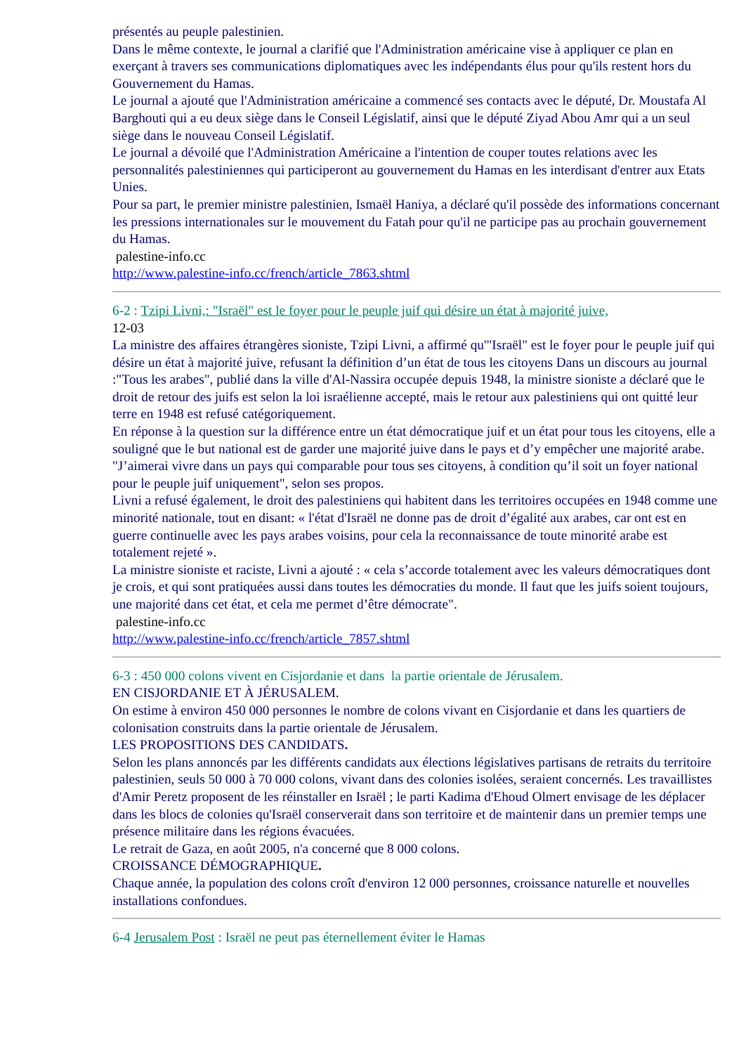présentés au peuple palestinien.
Dans le même contexte, le journal a clarifié que l'Administration américaine vise à appliquer ce plan en exerçant à travers ses communications diplomatiques avec les indépendants élus pour qu'ils restent hors du Gouvernement du Hamas.
Le journal a ajouté que l'Administration américaine a commencé ses contacts avec le député, Dr. Moustafa Al Barghouti qui a eu deux siège dans le Conseil Législatif, ainsi que le député Ziyad Abou Amr qui a un seul siège dans le nouveau Conseil Législatif.
Le journal a dévoilé que l'Administration Américaine a l'intention de couper toutes relations avec les personnalités palestiniennes qui participeront au gouvernement du Hamas en les interdisant d'entrer aux Etats Unies.
Pour sa part, le premier ministre palestinien, Ismaël Haniya, a déclaré qu'il possède des informations concernant les pressions internationales sur le mouvement du Fatah pour qu'il ne participe pas au prochain gouvernement du Hamas.
palestine-info.cc
http://www.palestine-info.cc/french/article_7863.shtml
6-2 : Tzipi Livni,: "Israël" est le foyer pour le peuple juif qui désire un état à majorité juive,
12-03
La ministre des affaires étrangères sioniste, Tzipi Livni, a affirmé qu'"Israël" est le foyer pour le peuple juif qui désire un état à majorité juive, refusant la définition d’un état de tous les citoyens Dans un discours au journal :"Tous les arabes", publié dans la ville d'Al-Nassira occupée depuis 1948, la ministre sioniste a déclaré que le droit de retour des juifs est selon la loi israélienne accepté, mais le retour aux palestiniens qui ont quitté leur terre en 1948 est refusé catégoriquement.
En réponse à la question sur la différence entre un état démocratique juif et un état pour tous les citoyens, elle a souligné que le but national est de garder une majorité juive dans le pays et d’y empêcher une majorité arabe.
"J’aimerai vivre dans un pays qui comparable pour tous ses citoyens, à condition qu’il soit un foyer national pour le peuple juif uniquement", selon ses propos.
Livni a refusé également, le droit des palestiniens qui habitent dans les territoires occupées en 1948 comme une minorité nationale, tout en disant: « l'état d'Israël ne donne pas de droit d’égalité aux arabes, car ont est en guerre continuelle avec les pays arabes voisins, pour cela la reconnaissance de toute minorité arabe est totalement rejeté ».
La ministre sioniste et raciste, Livni a ajouté : « cela s’accorde totalement avec les valeurs démocratiques dont je crois, et qui sont pratiquées aussi dans toutes les démocraties du monde. Il faut que les juifs soient toujours, une majorité dans cet état, et cela me permet d’être démocrate".
palestine-info.cc
http://www.palestine-info.cc/french/article_7857.shtml
6-3 : 450 000 colons vivent en Cisjordanie et dans la partie orientale de Jérusalem.
EN CISJORDANIE ET À JÉRUSALEM.
On estime à environ 450 000 personnes le nombre de colons vivant en Cisjordanie et dans les quartiers de colonisation construits dans la partie orientale de Jérusalem.
LES PROPOSITIONS DES CANDIDATS.
Selon les plans annoncés par les différents candidats aux élections législatives partisans de retraits du territoire palestinien, seuls 50 000 à 70 000 colons, vivant dans des colonies isolées, seraient concernés. Les travaillistes d'Amir Peretz proposent de les réinstaller en Israël ; le parti Kadima d'Ehoud Olmert envisage de les déplacer dans les blocs de colonies qu'Israël conserverait dans son territoire et de maintenir dans un premier temps une présence militaire dans les régions évacuées.
Le retrait de Gaza, en août 2005, n'a concerné que 8 000 colons.
CROISSANCE DÉMOGRAPHIQUE.
Chaque année, la population des colons croît d'environ 12 000 personnes, croissance naturelle et nouvelles installations confondues.
6-4 Jerusalem Post : Israël ne peut pas éternellement éviter le Hamas